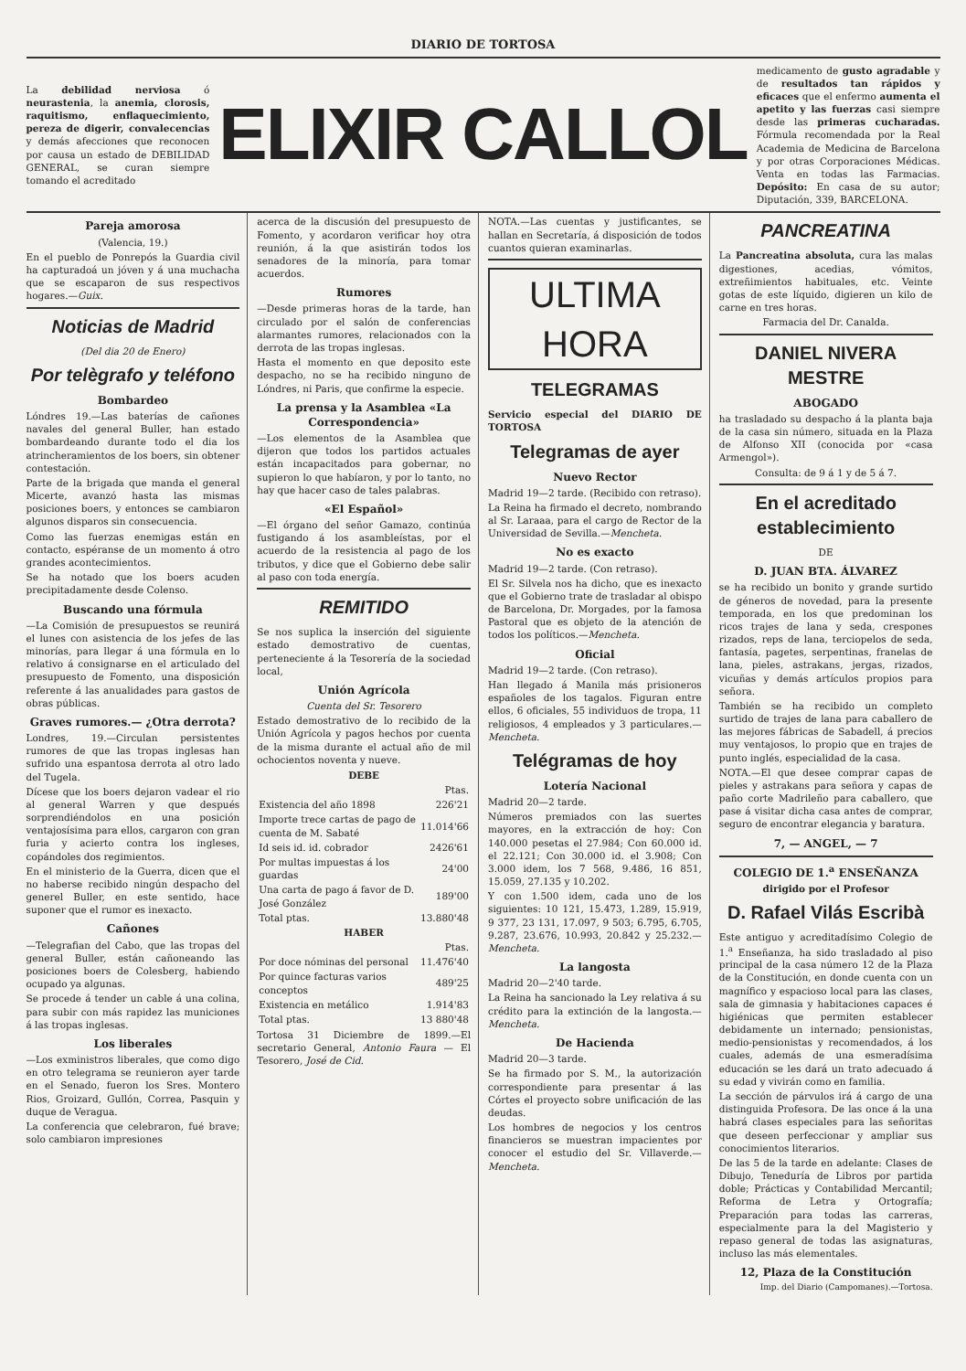DIARIO DE TORTOSA
La debilidad nerviosa ó neurastenia, la anemia, clorosis, raquitismo, enflaquecimiento, pereza de digerir, convalecencias y demás afecciones que reconocen por causa un estado de DEBILIDAD GENERAL, se curan siempre tomando el acreditado
ELIXIR CALLOL
medicamento de gusto agradable y de resultados tan rápidos y eficaces que el enfermo aumenta el apetito y las fuerzas casi siempre desde las primeras cucharadas. Fórmula recomendada por la Real Academia de Medicina de Barcelona y por otras Corporaciones Médicas. Venta en todas las Farmacias. Depósito: En casa de su autor; Diputación, 339, BARCELONA.
Pareja amorosa
(Valencia, 19.)
En el pueblo de Ponrepós la Guardia civil ha capturadoá un jóven y á una muchacha que se escaparon de sus respectivos hogares.—Guix.
Noticias de Madrid
(Del dia 20 de Enero)
Por telègrafo y teléfono
Bombardeo
Lóndres 19.—Las baterías de cañones navales del general Buller, han estado bombardeando durante todo el dia los atrincheramientos de los boers, sin obtener contestación.
Parte de la brigada que manda el general Micerte, avanzó hasta las mismas posiciones boers, y entonces se cambiaron algunos disparos sin consecuencia.
Como las fuerzas enemigas están en contacto, espéranse de un momento á otro grandes acontecimientos.
Se ha notado que los boers acuden precipitadamente desde Colenso.
Buscando una fórmula
—La Comisión de presupuestos se reunirá el lunes con asistencia de los jefes de las minorías, para llegar á una fórmula en lo relativo á consignarse en el articulado del presupuesto de Fomento, una disposición referente á las anualidades para gastos de obras públicas.
Graves rumores.— ¿Otra derrota?
Londres, 19.—Circulan persistentes rumores de que las tropas inglesas han sufrido una espantosa derrota al otro lado del Tugela.
Dícese que los boers dejaron vadear el rio al general Warren y que después sorprendiéndolos en una posición ventajosísima para ellos, cargaron con gran furia y acierto contra los ingleses, copándoles dos regimientos.
En el ministerio de la Guerra, dicen que el no haberse recibido ningún despacho del generel Buller, en este sentido, hace suponer que el rumor es inexacto.
Cañones
—Telegrafian del Cabo, que las tropas del general Buller, están cañoneando las posiciones boers de Colesberg, habiendo ocupado ya algunas.
Se procede á tender un cable á una colina, para subir con más rapidez las municiones á las tropas inglesas.
Los liberales
—Los exministros liberales, que como digo en otro telegrama se reunieron ayer tarde en el Senado, fueron los Sres. Montero Rios, Groizard, Gullón, Correa, Pasquin y duque de Veragua.
La conferencia que celebraron, fué brave; solo cambiaron impresiones
acerca de la discusión del presupuesto de Fomento, y acordaron verificar hoy otra reunión, á la que asistirán todos los senadores de la minoría, para tomar acuerdos.
Rumores
—Desde primeras horas de la tarde, han circulado por el salón de conferencias alarmantes rumores, relacionados con la derrota de las tropas inglesas.
Hasta el momento en que deposito este despacho, no se ha recibido ninguno de Lóndres, ni Paris, que confirme la especie.
La prensa y la Asamblea «La Correspondencia»
—Los elementos de la Asamblea que dijeron que todos los partidos actuales están incapacitados para gobernar, no supieron lo que habíaron, y por lo tanto, no hay que hacer caso de tales palabras.
«El Español»
—El órgano del señor Gamazo, continúa fustigando á los asambleístas, por el acuerdo de la resistencia al pago de los tributos, y dice que el Gobierno debe salir al paso con toda energía.
REMITIDO
Se nos suplica la inserción del siguiente estado demostrativo de cuentas, perteneciente á la Tesorería de la sociedad local,
Unión Agrícola
Cuenta del Sr. Tesorero
Estado demostrativo de lo recibido de la Unión Agrícola y pagos hechos por cuenta de la misma durante el actual año de mil ochocientos noventa y nueve.
| DEBE | |
| --- | --- |
| | Ptas. |
| Existencia del año 1898 | 226'21 |
| Importe trece cartas de pago de cuenta de M. Sabaté | 11.014'66 |
| Id seis id. id. cobrador | 2426'61 |
| Por multas impuestas á los guardas | 24'00 |
| Una carta de pago á favor de D. José González | 189'00 |
| Total ptas. | 13.880'48 |
| HABER | |
| | Ptas. |
| Por doce nóminas del personal | 11.476'40 |
| Por quince facturas varios conceptos | 489'25 |
| Existencia en metálico | 1.914'83 |
| Total ptas. | 13 880'48 |
Tortosa 31 Diciembre de 1899.—El secretario General, Antonio Faura — El Tesorero, José de Cid.
NOTA.—Las cuentas y justificantes, se hallan en Secretaría, á disposición de todos cuantos quieran examinarlas.
ULTIMA HORA
TELEGRAMAS
Servicio especial del DIARIO DE TORTOSA
Telegramas de ayer
Nuevo Rector
Madrid 19—2 tarde. (Recibido con retraso).
La Reina ha firmado el decreto, nombrando al Sr. Laraaa, para el cargo de Rector de la Universidad de Sevilla.—Mencheta.
No es exacto
Madrid 19—2 tarde. (Con retraso).
El Sr. Silvela nos ha dicho, que es inexacto que el Gobierno trate de trasladar al obispo de Barcelona, Dr. Morgades, por la famosa Pastoral que es objeto de la atención de todos los políticos.—Mencheta.
Oficial
Madrid 19—2 tarde. (Con retraso).
Han llegado á Manila más prisioneros españoles de los tagalos. Figuran entre ellos, 6 oficiales, 55 individuos de tropa, 11 religiosos, 4 empleados y 3 particulares.—Mencheta.
Telégramas de hoy
Lotería Nacional
Madrid 20—2 tarde.
Números premiados con las suertes mayores, en la extracción de hoy: Con 140.000 pesetas el 27.984; Con 60.000 id. el 22.121; Con 30.000 id. el 3.908; Con 3.000 idem, los 7 568, 9.486, 16 851, 15.059, 27.135 y 10.202.
Y con 1.500 idem, cada uno de los siguientes: 10 121, 15.473, 1.289, 15.919, 9 377, 23 131, 17.097, 9 503; 6.795, 6.705, 9.287, 23.676, 10.993, 20.842 y 25.232.—Mencheta.
La langosta
Madrid 20—2'40 tarde.
La Reina ha sancionado la Ley relativa á su crédito para la extinción de la langosta.—Mencheta.
De Hacienda
Madrid 20—3 tarde.
Se ha firmado por S. M., la autorización correspondiente para presentar á las Córtes el proyecto sobre unificación de las deudas.
Los hombres de negocios y los centros financieros se muestran impacientes por conocer el estudio del Sr. Villaverde.—Mencheta.
PANCREATINA
La Pancreatina absoluta, cura las malas digestiones, acedias, vómitos, extreñimientos habituales, etc. Veinte gotas de este líquido, digieren un kilo de carne en tres horas.
Farmacia del Dr. Canalda.
DANIEL NIVERA MESTRE
ABOGADO
ha trasladado su despacho á la planta baja de la casa sin número, situada en la Plaza de Alfonso XII (conocida por «casa Armengol»).
Consulta: de 9 á 1 y de 5 á 7.
En el acreditado establecimiento
DE
D. JUAN BTA. ÁLVAREZ
se ha recibido un bonito y grande surtido de géneros de novedad, para la presente temporada, en los que predominan los ricos trajes de lana y seda, crespones rizados, reps de lana, terciopelos de seda, fantasía, pagetes, serpentinas, franelas de lana, pieles, astrakans, jergas, rizados, vicuñas y demás artículos propios para señora.
También se ha recibido un completo surtido de trajes de lana para caballero de las mejores fábricas de Sabadell, á precios muy ventajosos, lo propio que en trajes de punto inglés, especialidad de la casa.
NOTA.—El que desee comprar capas de pieles y astrakans para señora y capas de paño corte Madrileño para caballero, que pase á visitar dicha casa antes de comprar, seguro de encontrar elegancia y baratura.
7, — ANGEL, — 7
COLEGIO DE 1.<sup>a</sup> ENSEÑANZA
dirigido por el Profesor
D. Rafael Vilás Escribà
Este antiguo y acreditadísimo Colegio de 1.<sup>a</sup> Enseñanza, ha sido trasladado al piso principal de la casa número 12 de la Plaza de la Constitución, en donde cuenta con un magnífico y espacioso local para las clases, sala de gimnasia y habitaciones capaces é higiénicas que permiten establecer debidamente un internado; pensionistas, medio-pensionistas y recomendados, á los cuales, además de una esmeradísima educación se les dará un trato adecuado á su edad y vivirán como en familia.
La sección de párvulos irá á cargo de una distinguida Profesora. De las once á la una habrá clases especiales para las señoritas que deseen perfeccionar y ampliar sus conocimientos literarios.
De las 5 de la tarde en adelante: Clases de Dibujo, Teneduría de Libros por partida doble; Prácticas y Contabilidad Mercantil; Reforma de Letra y Ortografía; Preparación para todas las carreras, especialmente para la del Magisterio y repaso general de todas las asignaturas, incluso las más elementales.
12, Plaza de la Constitución
Imp. del Diario (Campomanes).—Tortosa.